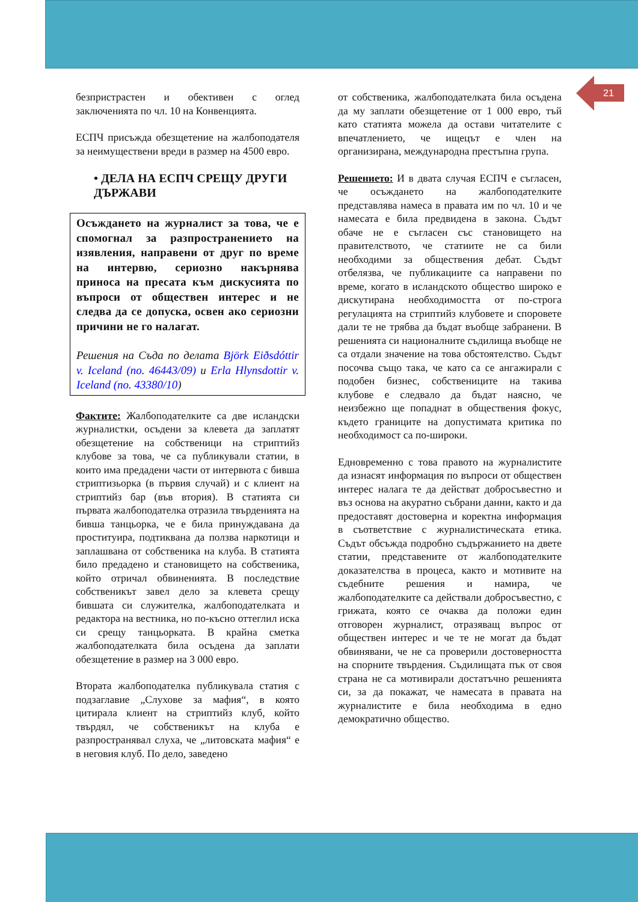21
безпристрастен и обективен с оглед заключенията по чл. 10 на Конвенцията.
ЕСПЧ присъжда обезщетение на жалбоподателя за неимуществени вреди в размер на 4500 евро.
• ДЕЛА НА ЕСПЧ СРЕЩУ ДРУГИ ДЪРЖАВИ
Осъждането на журналист за това, че е спомогнал за разпространението на изявления, направени от друг по време на интервю, сериозно накърнява приноса на пресата към дискусията по въпроси от обществен интерес и не следва да се допуска, освен ако сериозни причини не го налагат.
Решения на Съда по делата Björk Eiðsdóttir v. Iceland (no. 46443/09) и Erla Hlynsdottir v. Iceland (no. 43380/10)
Фактите: Жалбоподателките са две исландски журналистки, осъдени за клевета да заплатят обезщетение на собственици на стриптийз клубове за това, че са публикували статии, в които има предадени части от интервюта с бивша стриптизьорка (в първия случай) и с клиент на стриптийз бар (във втория). В статията си първата жалбоподателка отразила твърденията на бивша танцьорка, че е била принуждавана да проституира, подтиквана да ползва наркотици и заплашвана от собственика на клуба. В статията било предадено и становището на собственика, който отричал обвиненията. В последствие собственикът завел дело за клевета срещу бившата си служителка, жалбоподателката и редактора на вестника, но по-късно оттеглил иска си срещу танцьорката. В крайна сметка жалбоподателката била осъдена да заплати обезщетение в размер на 3 000 евро.
Втората жалбоподателка публикувала статия с подзаглавие „Слухове за мафия“, в която цитирала клиент на стриптийз клуб, който твърдял, че собственикът на клуба е разпространявал слуха, че „литовската мафия“ е в неговия клуб. По дело, заведено
от собственика, жалбоподателката била осъдена да му заплати обезщетение от 1 000 евро, тъй като статията можела да остави читателите с впечатлението, че ищецът е член на организирана, международна престъпна група.
Решението: И в двата случая ЕСПЧ е съгласен, че осъждането на жалбоподателките представлява намеса в правата им по чл. 10 и че намесата е била предвидена в закона. Съдът обаче не е съгласен със становището на правителството, че статиите не са били необходими за обществения дебат. Съдът отбелязва, че публикациите са направени по време, когато в исландското общество широко е дискутирана необходимостта от по-строга регулацията на стриптийз клубовете и споровете дали те не трябва да бъдат въобще забранени. В решенията си националните съдилища въобще не са отдали значение на това обстоятелство. Съдът посочва също така, че като са се ангажирали с подобен бизнес, собствениците на такива клубове е следвало да бъдат наясно, че неизбежно ще попаднат в обществения фокус, където границите на допустимата критика по необходимост са по-широки.
Едновременно с това правото на журналистите да изнасят информация по въпроси от обществен интерес налага те да действат добросъвестно и въз основа на акуратно събрани данни, както и да предоставят достоверна и коректна информация в съответствие с журналистическата етика. Съдът обсъжда подробно съдържанието на двете статии, представените от жалбоподателките доказателства в процеса, както и мотивите на съдебните решения и намира, че жалбоподателките са действали добросъвестно, с грижата, която се очаква да положи един отговорен журналист, отразяващ въпрос от обществен интерес и че те не могат да бъдат обвинявани, че не са проверили достоверността на спорните твърдения. Съдилищата пък от своя страна не са мотивирали достатъчно решенията си, за да покажат, че намесата в правата на журналистите е била необходима в едно демократично общество.